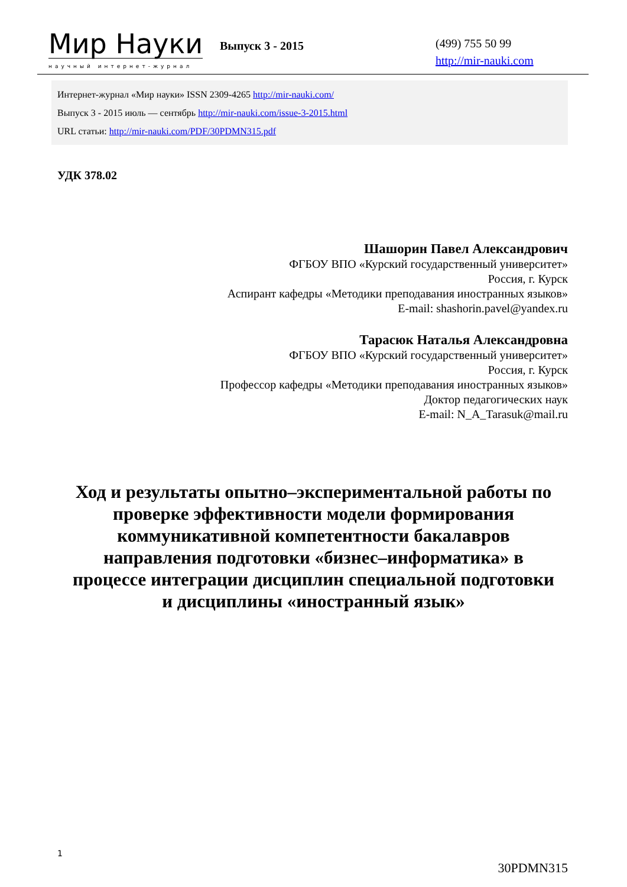Мир Науки
научный интернет-журнал
Выпуск 3 - 2015
(499) 755 50 99
http://mir-nauki.com
Интернет-журнал «Мир науки» ISSN 2309-4265 http://mir-nauki.com/
Выпуск 3 - 2015 июль — сентябрь http://mir-nauki.com/issue-3-2015.html
URL статьи: http://mir-nauki.com/PDF/30PDMN315.pdf
УДК 378.02
Шашорин Павел Александрович
ФГБОУ ВПО «Курский государственный университет»
Россия, г. Курск
Аспирант кафедры «Методики преподавания иностранных языков»
E-mail: shashorin.pavel@yandex.ru
Тарасюк Наталья Александровна
ФГБОУ ВПО «Курский государственный университет»
Россия, г. Курск
Профессор кафедры «Методики преподавания иностранных языков»
Доктор педагогических наук
E-mail: N_A_Tarasuk@mail.ru
Ход и результаты опытно–экспериментальной работы по проверке эффективности модели формирования коммуникативной компетентности бакалавров направления подготовки «бизнес–информатика» в процессе интеграции дисциплин специальной подготовки и дисциплины «иностранный язык»
1
30PDMN315